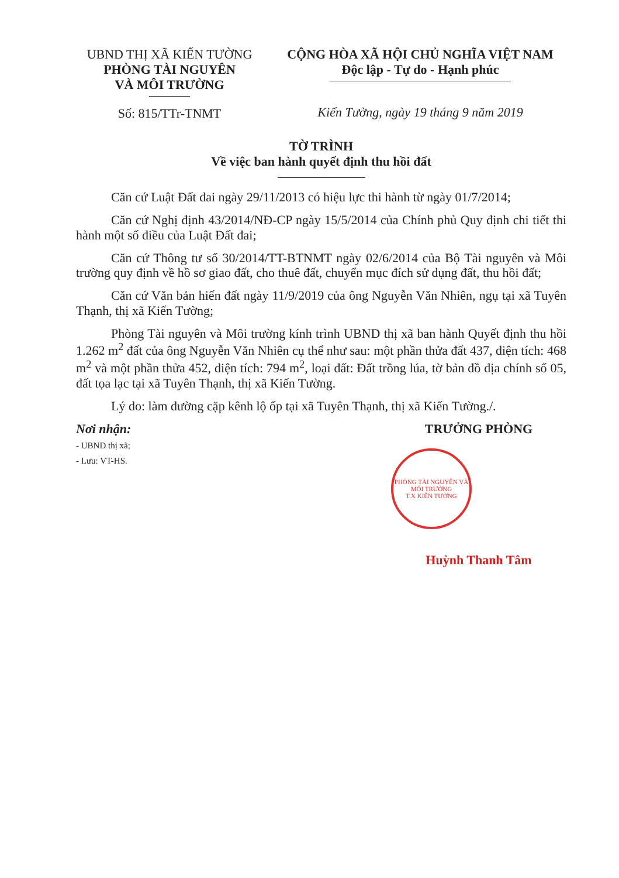UBND THỊ XÃ KIẾN TƯỜNG
PHÒNG TÀI NGUYÊN
VÀ MÔI TRƯỜNG
Số: 815/TTr-TNMT
CỘNG HÒA XÃ HỘI CHỦ NGHĨA VIỆT NAM
Độc lập - Tự do - Hạnh phúc
Kiến Tường, ngày 19 tháng 9 năm 2019
TỜ TRÌNH
Về việc ban hành quyết định thu hồi đất
Căn cứ Luật Đất đai ngày 29/11/2013 có hiệu lực thi hành từ ngày 01/7/2014;
Căn cứ Nghị định 43/2014/NĐ-CP ngày 15/5/2014 của Chính phủ Quy định chi tiết thi hành một số điều của Luật Đất đai;
Căn cứ Thông tư số 30/2014/TT-BTNMT ngày 02/6/2014 của Bộ Tài nguyên và Môi trường quy định về hồ sơ giao đất, cho thuê đất, chuyển mục đích sử dụng đất, thu hồi đất;
Căn cứ Văn bản hiến đất ngày 11/9/2019 của ông Nguyễn Văn Nhiên, ngụ tại xã Tuyên Thạnh, thị xã Kiến Tường;
Phòng Tài nguyên và Môi trường kính trình UBND thị xã ban hành Quyết định thu hồi 1.262 m<sup>2</sup> đất của ông Nguyễn Văn Nhiên cụ thể như sau: một phần thửa đất 437, diện tích: 468 m<sup>2</sup> và một phần thửa 452, diện tích: 794 m<sup>2</sup>, loại đất: Đất trồng lúa, tờ bản đồ địa chính số 05, đất tọa lạc tại xã Tuyên Thạnh, thị xã Kiến Tường.
Lý do: làm đường cặp kênh lộ ốp tại xã Tuyên Thạnh, thị xã Kiến Tường./.
Nơi nhận:
- UBND thị xã;
- Lưu: VT-HS.
TRƯỞNG PHÒNG
PHÒNG TÀI NGUYÊN VÀ MÔI TRƯỜNG
T.X KIẾN TƯỜNG
Huỳnh Thanh Tâm